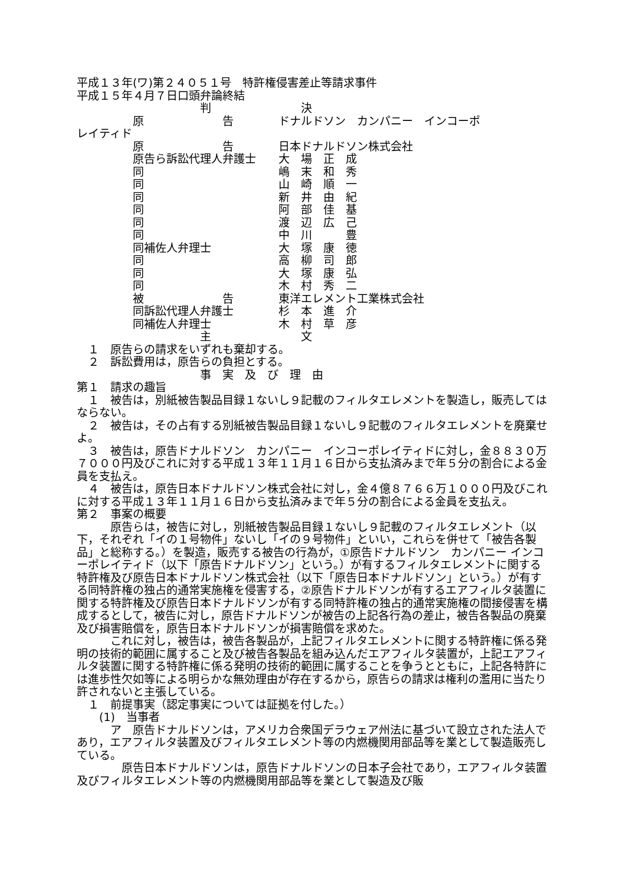平成１３年(ワ)第２４０５１号　特許権侵害差止等請求事件
平成１５年４月７日口頭弁論終結
　　　　　　　　　　　判　　　　　　　　決
　　　　　原　　　　　　　告　　　　ドナルドソン　カンパニー　インコーポ
レイティド
　　　　　原　　　　　　　告　　　　日本ドナルドソン株式会社
　　　　　原告ら訴訟代理人弁護士　　大　場　正　成
　　　　　同　　　　　　　　　　　　嶋　末　和　秀
　　　　　同　　　　　　　　　　　　山　崎　順　一
　　　　　同　　　　　　　　　　　　新　井　由　紀
　　　　　同　　　　　　　　　　　　阿　部　佳　基
　　　　　同　　　　　　　　　　　　渡　辺　広　己
　　　　　同　　　　　　　　　　　　中　川　　　豊
　　　　　同補佐人弁理士　　　　　　大　塚　康　徳
　　　　　同　　　　　　　　　　　　高　柳　司　郎
　　　　　同　　　　　　　　　　　　大　塚　康　弘
　　　　　同　　　　　　　　　　　　木　村　秀　二
　　　　　被　　　　　　　告　　　　東洋エレメント工業株式会社
　　　　　同訴訟代理人弁護士　　　　杉　本　進　介
　　　　　同補佐人弁理士　　　　　　木　村　草　彦
　　　　　　　　　　　主　　　　　　　　文
　１　原告らの請求をいずれも棄却する。
　２　訴訟費用は，原告らの負担とする。
　　　　　　　　　　　事　実　及　び　理　由
第１　請求の趣旨
　１　被告は，別紙被告製品目録１ないし９記載のフィルタエレメントを製造し，販売してはならない。
　２　被告は，その占有する別紙被告製品目録１ないし９記載のフィルタエレメントを廃棄せよ。
　３　被告は，原告ドナルドソン　カンパニー　インコーポレイティドに対し，金８８３０万７０００円及びこれに対する平成１３年１１月１６日から支払済みまで年５分の割合による金員を支払え。
　４　被告は，原告日本ドナルドソン株式会社に対し，金４億８７６６万１０００円及びこれに対する平成１３年１１月１６日から支払済みまで年５分の割合による金員を支払え。
第２　事案の概要
　　　原告らは，被告に対し，別紙被告製品目録１ないし９記載のフィルタエレメント（以下，それぞれ「イの１号物件」ないし「イの９号物件」といい，これらを併せて「被告各製品」と総称する。）を製造，販売する被告の行為が，①原告ドナルドソン　カンパニー インコーポレイティド（以下「原告ドナルドソン」という。）が有するフィルタエレメントに関する特許権及び原告日本ドナルドソン株式会社（以下「原告日本ドナルドソン」という。）が有する同特許権の独占的通常実施権を侵害する，②原告ドナルドソンが有するエアフィルタ装置に関する特許権及び原告日本ドナルドソンが有する同特許権の独占的通常実施権の間接侵害を構成するとして，被告に対し，原告ドナルドソンが被告の上記各行為の差止，被告各製品の廃棄及び損害賠償を，原告日本ドナルドソンが損害賠償を求めた。
　　　これに対し，被告は，被告各製品が，上記フィルタエレメントに関する特許権に係る発明の技術的範囲に属すること及び被告各製品を組み込んだエアフィルタ装置が，上記エアフィルタ装置に関する特許権に係る発明の技術的範囲に属することを争うとともに，上記各特許には進歩性欠如等による明らかな無効理由が存在するから，原告らの請求は権利の濫用に当たり許されないと主張している。
　１　前提事実（認定事実については証拠を付した。）
　　(1)　当事者
　　　ア　原告ドナルドソンは，アメリカ合衆国デラウェア州法に基づいて設立された法人であり，エアフィルタ装置及びフィルタエレメント等の内燃機関用部品等を業として製造販売している。
　　　　原告日本ドナルドソンは，原告ドナルドソンの日本子会社であり，エアフィルタ装置及びフィルタエレメント等の内燃機関用部品等を業として製造及び販